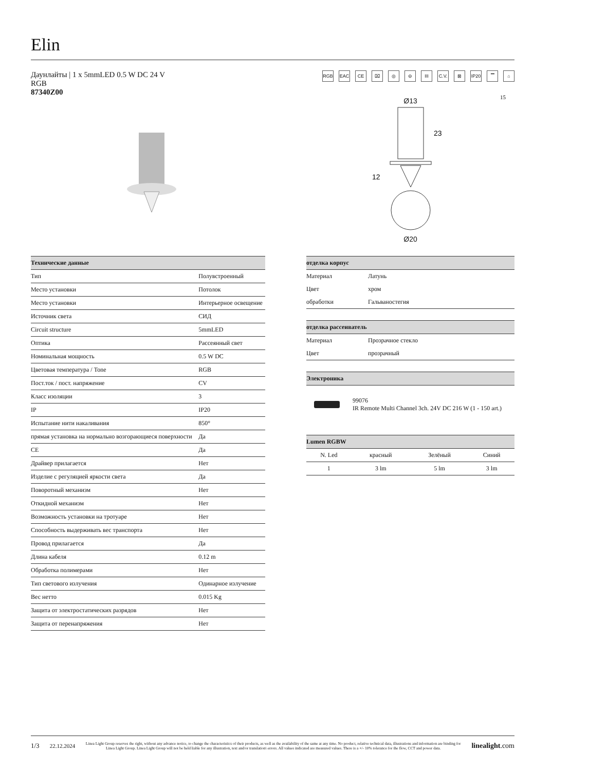Elin
Даунлайты | 1 x 5mmLED 0.5 W DC 24 V
RGB
87340Z00
RGB EAC CE ⌧ ◎ ⊖ III C.V. ⊠ IP20 ▔ ⌂
Ø13
12
23
Ø20
15
| Технические данные | |
| --- | --- |
| Тип | Полувстроенный |
| Место установки | Потолок |
| Место установки | Интерьерное освещение |
| Источник света | СИД |
| Circuit structure | 5mmLED |
| Оптика | Рассеянный свет |
| Номинальная мощность | 0.5 W DC |
| Цветовая температура / Tone | RGB |
| Пост.ток / пост. напряжение | CV |
| Класс изоляции | 3 |
| IP | IP20 |
| Испытание нити накаливания | 850° |
| прямая установка на нормально возгорающиеся поверхности | Да |
| CE | Да |
| Драйвер прилагается | Нет |
| Изделие с регуляцией яркости света | Да |
| Поворотный механизм | Нет |
| Откидной механизм | Нет |
| Возможность установки на тротуаре | Нет |
| Способность выдерживать вес транспорта | Нет |
| Провод прилагается | Да |
| Длина кабеля | 0.12 m |
| Обработка полимерами | Нет |
| Тип светового излучения | Одинарное излучение |
| Вес нетто | 0.015 Kg |
| Защита от электростатических разрядов | Нет |
| Защита от перенапряжения | Нет |
| отделка корпус | |
| --- | --- |
| Материал | Латунь |
| Цвет | хром |
| обработки | Гальваностегия |
| отделка рассеиватель | |
| --- | --- |
| Материал | Прозрачное стекло |
| Цвет | прозрачный |
| Электроника | |
| --- | --- |
| | 99076 IR Remote Multi Channel 3ch. 24V DC 216 W (1 - 150 art.) |
| Lumen RGBW | | | |
| --- | --- | --- | --- |
| N. Led | красный | Зелёный | Синий |
| 1 | 3 lm | 5 lm | 3 lm |
1/3 22.12.2024
Linea Light Group reserves the right, without any advance notice, to change the characteristics of their products, as well as the availability of the same at any time. No product, relative technical data, illustrations and information are binding for Linea Light Group. Linea Light Group will not be held liable for any illustration, text and/or translation\ errors. All values indicated are measured values. There is a +/- 10% tolerance for the flow, CCT and power data.
linealight.com